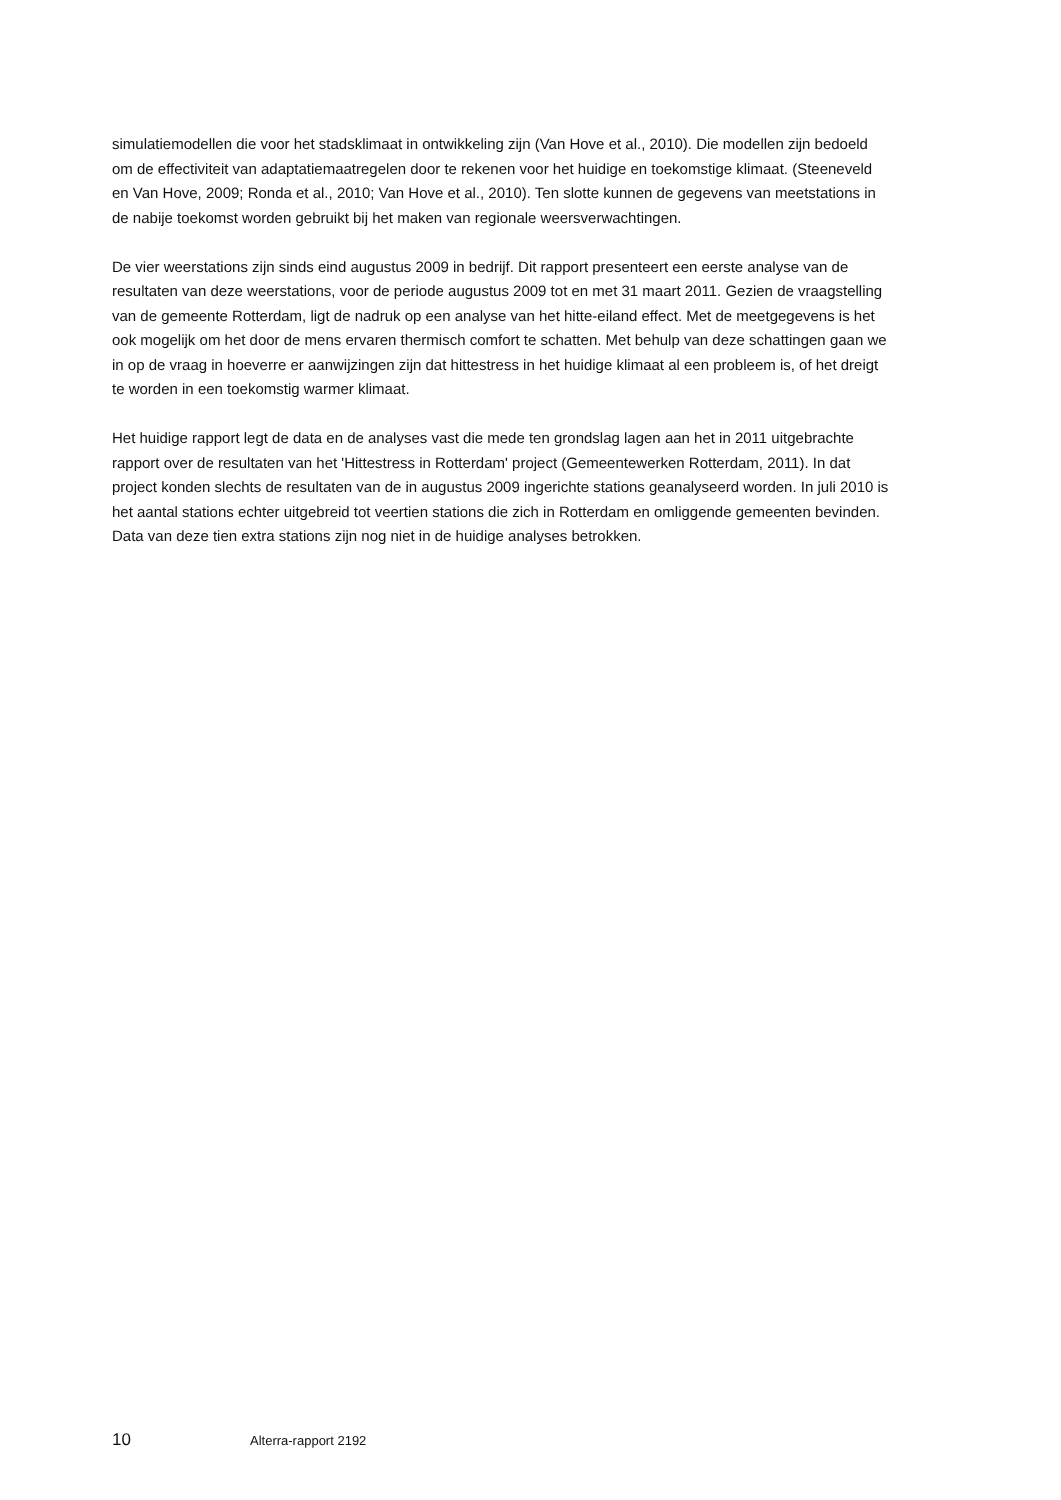simulatiemodellen die voor het stadsklimaat in ontwikkeling zijn (Van Hove et al., 2010). Die modellen zijn bedoeld om de effectiviteit van adaptatiemaatregelen door te rekenen voor het huidige en toekomstige klimaat. (Steeneveld en Van Hove, 2009; Ronda et al., 2010; Van Hove et al., 2010). Ten slotte kunnen de gegevens van meetstations in de nabije toekomst worden gebruikt bij het maken van regionale weersverwachtingen.
De vier weerstations zijn sinds eind augustus 2009 in bedrijf. Dit rapport presenteert een eerste analyse van de resultaten van deze weerstations, voor de periode augustus 2009 tot en met 31 maart 2011. Gezien de vraagstelling van de gemeente Rotterdam, ligt de nadruk op een analyse van het hitte-eiland effect. Met de meetgegevens is het ook mogelijk om het door de mens ervaren thermisch comfort te schatten. Met behulp van deze schattingen gaan we in op de vraag in hoeverre er aanwijzingen zijn dat hittestress in het huidige klimaat al een probleem is, of het dreigt te worden in een toekomstig warmer klimaat.
Het huidige rapport legt de data en de analyses vast die mede ten grondslag lagen aan het in 2011 uitgebrachte rapport over de resultaten van het 'Hittestress in Rotterdam' project (Gemeentewerken Rotterdam, 2011). In dat project konden slechts de resultaten van de in augustus 2009 ingerichte stations geanalyseerd worden. In juli 2010 is het aantal stations echter uitgebreid tot veertien stations die zich in Rotterdam en omliggende gemeenten bevinden. Data van deze tien extra stations zijn nog niet in de huidige analyses betrokken.
10 Alterra-rapport 2192